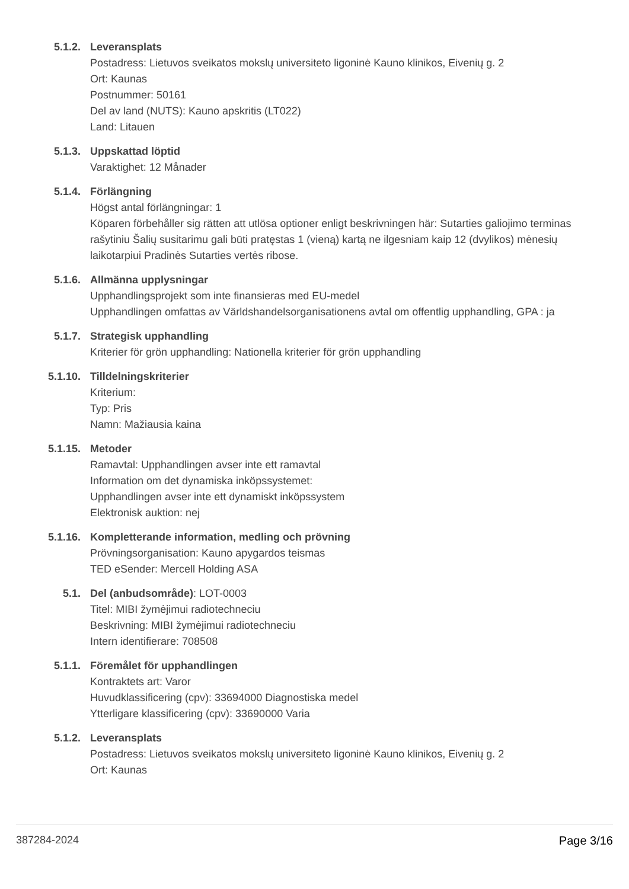5.1.2.
Leveransplats
Postadress: Lietuvos sveikatos mokslų universiteto ligoninė Kauno klinikos, Eivenių g. 2
Ort: Kaunas
Postnummer: 50161
Del av land (NUTS): Kauno apskritis (LT022)
Land: Litauen
5.1.3.
Uppskattad löptid
Varaktighet: 12 Månader
5.1.4.
Förlängning
Högst antal förlängningar: 1
Köparen förbehåller sig rätten att utlösa optioner enligt beskrivningen här: Sutarties galiojimo terminas rašytiniu Šalių susitarimu gali būti pratęstas 1 (vieną) kartą ne ilgesniam kaip 12 (dvylikos) mėnesių laikotarpiui Pradinės Sutarties vertės ribose.
5.1.6.
Allmänna upplysningar
Upphandlingsprojekt som inte finansieras med EU-medel
Upphandlingen omfattas av Världshandelsorganisationens avtal om offentlig upphandling, GPA : ja
5.1.7.
Strategisk upphandling
Kriterier för grön upphandling: Nationella kriterier för grön upphandling
5.1.10.
Tilldelningskriterier
Kriterium:
Typ: Pris
Namn: Mažiausia kaina
5.1.15.
Metoder
Ramavtal: Upphandlingen avser inte ett ramavtal
Information om det dynamiska inköpssystemet:
Upphandlingen avser inte ett dynamiskt inköpssystem
Elektronisk auktion: nej
5.1.16.
Kompletterande information, medling och prövning
Prövningsorganisation: Kauno apygardos teismas
TED eSender: Mercell Holding ASA
5.1. Del (anbudsområde): LOT-0003
Titel: MIBI žymėjimui radiotechneciu
Beskrivning: MIBI žymėjimui radiotechneciu
Intern identifierare: 708508
5.1.1.
Föremålet för upphandlingen
Kontraktets art: Varor
Huvudklassificering (cpv): 33694000 Diagnostiska medel
Ytterligare klassificering (cpv): 33690000 Varia
5.1.2.
Leveransplats
Postadress: Lietuvos sveikatos mokslų universiteto ligoninė Kauno klinikos, Eivenių g. 2
Ort: Kaunas
387284-2024 Page 3/16